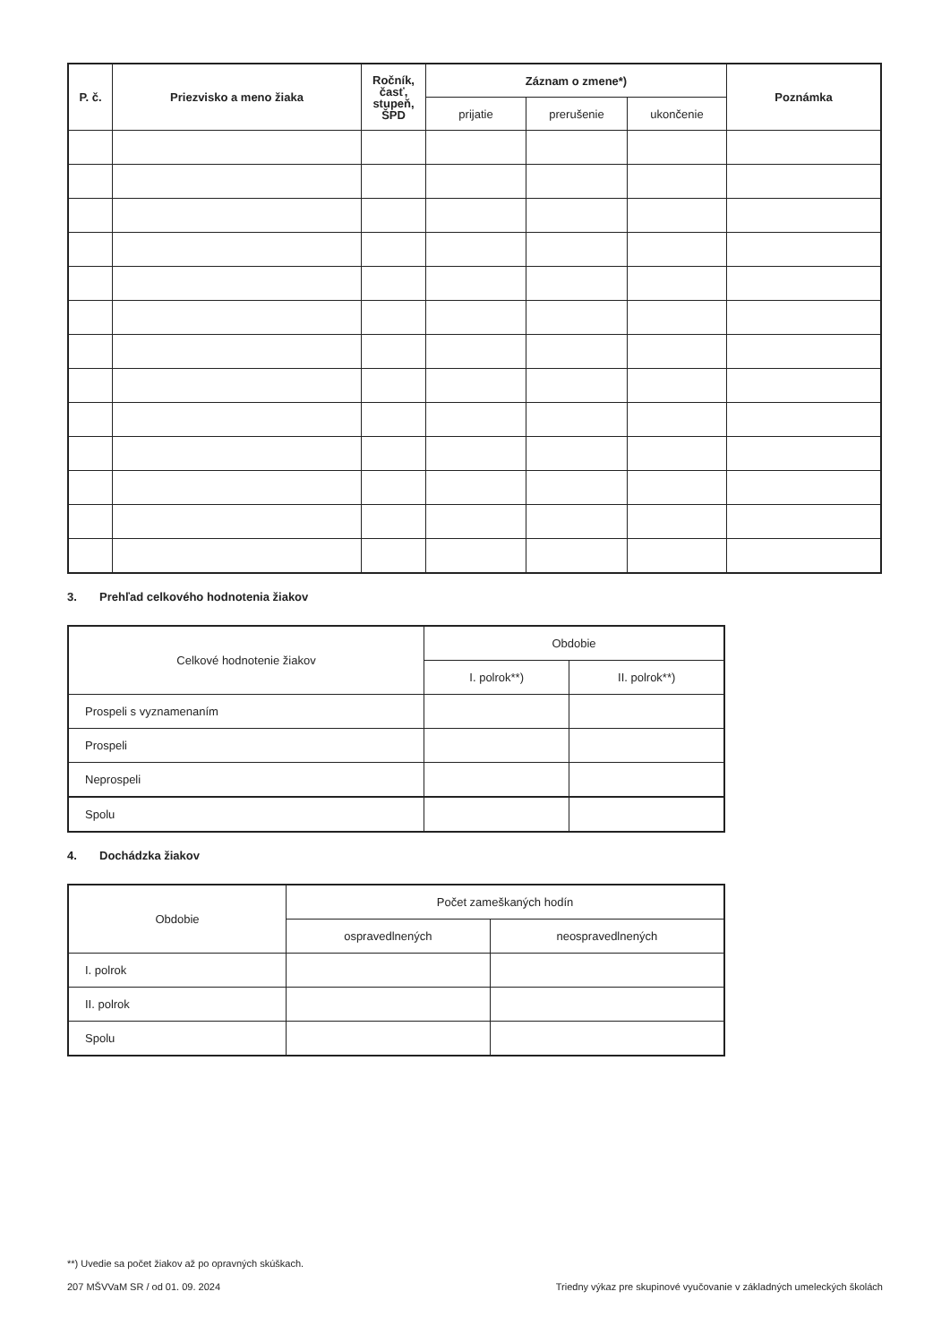| P. č. | Priezvisko a meno žiaka | Ročník, časť, stupeň, ŠPD | Záznam o zmene*) | | | Poznámka |
| --- | --- | --- | --- | --- | --- | --- |
| | | | prijatie | prerušenie | ukončenie | |
3. Prehľad celkového hodnotenia žiakov
| Celkové hodnotenie žiakov | Obdobie | |
| | I. polrok**) | II. polrok**) |
| Prospeli s vyznamenaním | | |
| Prospeli | | |
| Neprospeli | | |
| Spolu | | |
4. Dochádzka žiakov
| Obdobie | Počet zameškaných hodín | |
| | ospravedlnených | neospravedlnených |
| I. polrok | | |
| II. polrok | | |
| Spolu | | |
**) Uvedie sa počet žiakov až po opravných skúškach.
207 MŠVVaM SR / od 01. 09. 2024 Triedny výkaz pre skupinové vyučovanie v základných umeleckých školách